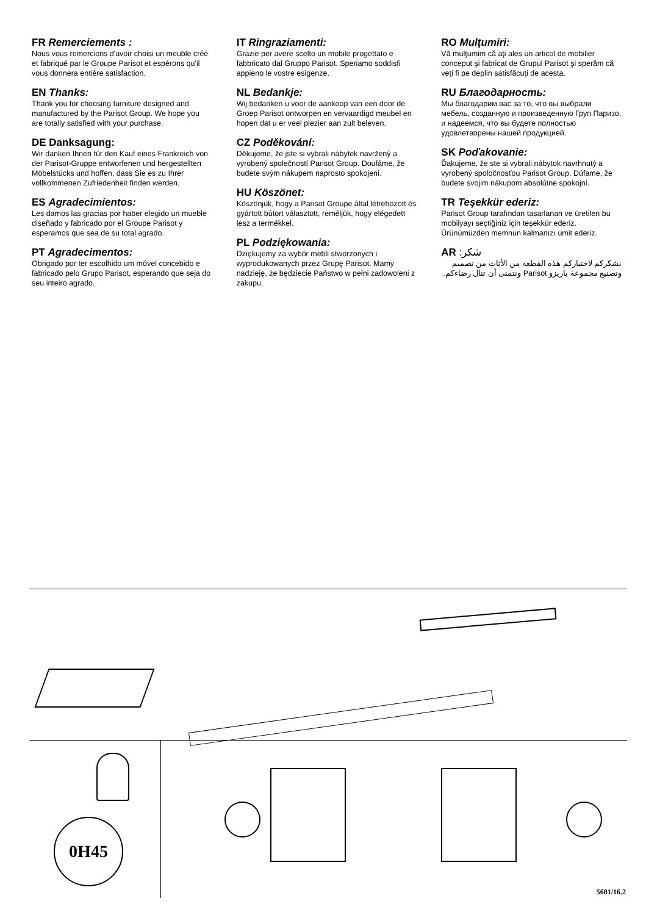FR Remerciements :
Nous vous remercions d'avoir choisi un meuble créé et fabriqué par le Groupe Parisot et espérons qu'il vous donnera entière satisfaction.
EN Thanks:
Thank you for choosing furniture designed and manufactured by the Parisot Group. We hope you are totally satisfied with your purchase.
DE Danksagung:
Wir danken Ihnen für den Kauf eines Frankreich von der Parisot-Gruppe entworfenen und hergestellten Möbelstücks und hoffen, dass Sie es zu Ihrer vollkommenen Zufriedenheit finden werden.
ES Agradecimientos:
Les damos las gracias por haber elegido un mueble diseñado y fabricado por el Groupe Parisot y esperamos que sea de su total agrado.
PT Agradecimentos:
Obrigado por ter escolhido um móvel concebido e fabricado pelo Grupo Parisot, esperando que seja do seu inteiro agrado.
IT Ringraziamenti:
Grazie per avere scelto un mobile progettato e fabbricato dal Gruppo Parisot. Speriamo soddisfi appieno le vostre esigenze.
NL Bedankje:
Wij bedanken u voor de aankoop van een door de Groep Parisot ontworpen en vervaardigd meubel en hopen dat u er veel plezier aan zult beleven.
CZ Poděkování:
Děkujeme, že jste si vybrali nábytek navržený a vyrobený společností Parisot Group. Doufáme, že budete svým nákupem naprosto spokojeni.
HU Köszönet:
Köszönjük, hogy a Parisot Groupe által létrehozott és gyártott bútort választott, reméljük, hogy elégedett lesz a termékkel.
PL Podziękowania:
Dziękujemy za wybór mebli stworzonych i wyprodukowanych przez Grupę Parisot. Mamy nadzieję, że będziecie Państwo w pełni zadowoleni z zakupu.
RO Mulţumiri:
Vă mulţumim că aţi ales un articol de mobilier conceput şi fabricat de Grupul Parisot şi sperăm că veţi fi pe deplin satisfăcuţi de acesta.
RU Благодарность:
Мы благодарим вас за то, что вы выбрали мебель, созданную и произведенную Груп Паризо, и надеемся, что вы будете полностью удовлетворены нашей продукцией.
SK Poďakovanie:
Ďakujeme, že ste si vybrali nábytok navrhnutý a vyrobený spoločnosťou Parisot Group. Dúfame, že budete svojim nákupom absolútne spokojní.
TR Teşekkür ederiz:
Parisot Group tarafından tasarlanan ve üretilen bu mobilyayı seçtiğiniz için teşekkür ederiz. Ürünümüzden memnun kalmanızı ümit ederiz.
AR :شكر
نشكركم لاختياركم هذه القطعة من الأثاث من تصميم وتصنيع مجموعة باريزو Parisot ونتمنى أن تنال رضاءكم.
0H45
5681/16.2